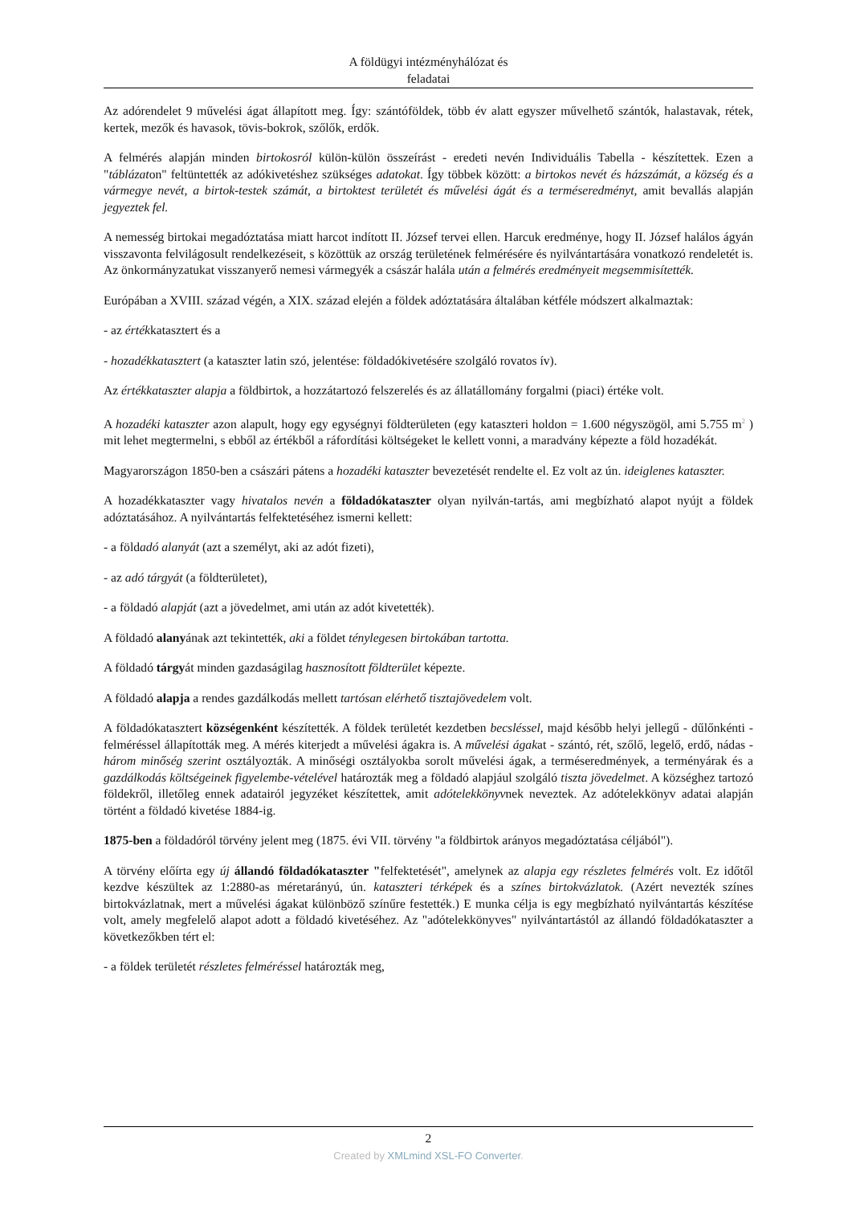A földügyi intézményhálózat és
feladatai
Az adórendelet 9 művelési ágat állapított meg. Így: szántóföldek, több év alatt egyszer művelhető szántók, halastavak, rétek, kertek, mezők és havasok, tövis-bokrok, szőlők, erdők.
A felmérés alapján minden birtokosról külön-külön összeírást - eredeti nevén Individuális Tabella - készítettek. Ezen a "táblázaton" feltüntették az adókivetéshez szükséges adatokat. Így többek között: a birtokos nevét és házszámát, a község és a vármegye nevét, a birtok-testek számát, a birtoktest területét és művelési ágát és a terméseredményt, amit bevallás alapján jegyeztek fel.
A nemesség birtokai megadóztatása miatt harcot indított II. József tervei ellen. Harcuk eredménye, hogy II. József halálos ágyán visszavonta felvilágosult rendelkezéseit, s közöttük az ország területének felmérésére és nyilvántartására vonatkozó rendeletét is. Az önkormányzatukat visszanyerő nemesi vármegyék a császár halála után a felmérés eredményeit megsemmisítették.
Európában a XVIII. század végén, a XIX. század elején a földek adóztatására általában kétféle módszert alkalmaztak:
- az értékkatasztert és a
- hozadékkatasztert (a kataszter latin szó, jelentése: földadókivetésére szolgáló rovatos ív).
Az értékkataszter alapja a földbirtok, a hozzátartozó felszerelés és az állatállomány forgalmi (piaci) értéke volt.
A hozadéki kataszter azon alapult, hogy egy egységnyi földterületen (egy kataszteri holdon = 1.600 négyszögöl, ami 5.755 m<sup>2</sup> ) mit lehet megtermelni, s ebből az értékből a ráfordítási költségeket le kellett vonni, a maradvány képezte a föld hozadékát.
Magyarországon 1850-ben a császári pátens a hozadéki kataszter bevezetését rendelte el. Ez volt az ún. ideiglenes kataszter.
A hozadékkataszter vagy hivatalos nevén a földadókataszter olyan nyilván-tartás, ami megbízható alapot nyújt a földek adóztatásához. A nyilvántartás felfektetéséhez ismerni kellett:
- a földadó alanyát (azt a személyt, aki az adót fizeti),
- az adó tárgyát (a földterületet),
- a földadó alapját (azt a jövedelmet, ami után az adót kivetették).
A földadó alanyának azt tekintették, aki a földet ténylegesen birtokában tartotta.
A földadó tárgyát minden gazdaságilag hasznosított földterület képezte.
A földadó alapja a rendes gazdálkodás mellett tartósan elérhető tisztajövedelem volt.
A földadókatasztert községenként készítették. A földek területét kezdetben becsléssel, majd később helyi jellegű - dűlőnkénti - felméréssel állapították meg. A mérés kiterjedt a művelési ágakra is. A művelési ágakat - szántó, rét, szőlő, legelő, erdő, nádas - három minőség szerint osztályozták. A minőségi osztályokba sorolt művelési ágak, a terméseredmények, a terményárak és a gazdálkodás költségeinek figyelembe-vételével határozták meg a földadó alapjául szolgáló tiszta jövedelmet. A községhez tartozó földekről, illetőleg ennek adatairól jegyzéket készítettek, amit adótelekkönyvnek neveztek. Az adótelekkönyv adatai alapján történt a földadó kivetése 1884-ig.
1875-ben a földadóról törvény jelent meg (1875. évi VII. törvény "a földbirtok arányos megadóztatása céljából").
A törvény előírta egy új állandó földadókataszter "felfektetését", amelynek az alapja egy részletes felmérés volt. Ez időtől kezdve készültek az 1:2880-as méretarányú, ún. kataszteri térképek és a színes birtokvázlatok. (Azért nevezték színes birtokvázlatnak, mert a művelési ágakat különböző színűre festették.) E munka célja is egy megbízható nyilvántartás készítése volt, amely megfelelő alapot adott a földadó kivetéséhez. Az "adótelekkönyves" nyilvántartástól az állandó földadókataszter a következőkben tért el:
- a földek területét részletes felméréssel határozták meg,
2
Created by XMLmind XSL-FO Converter.